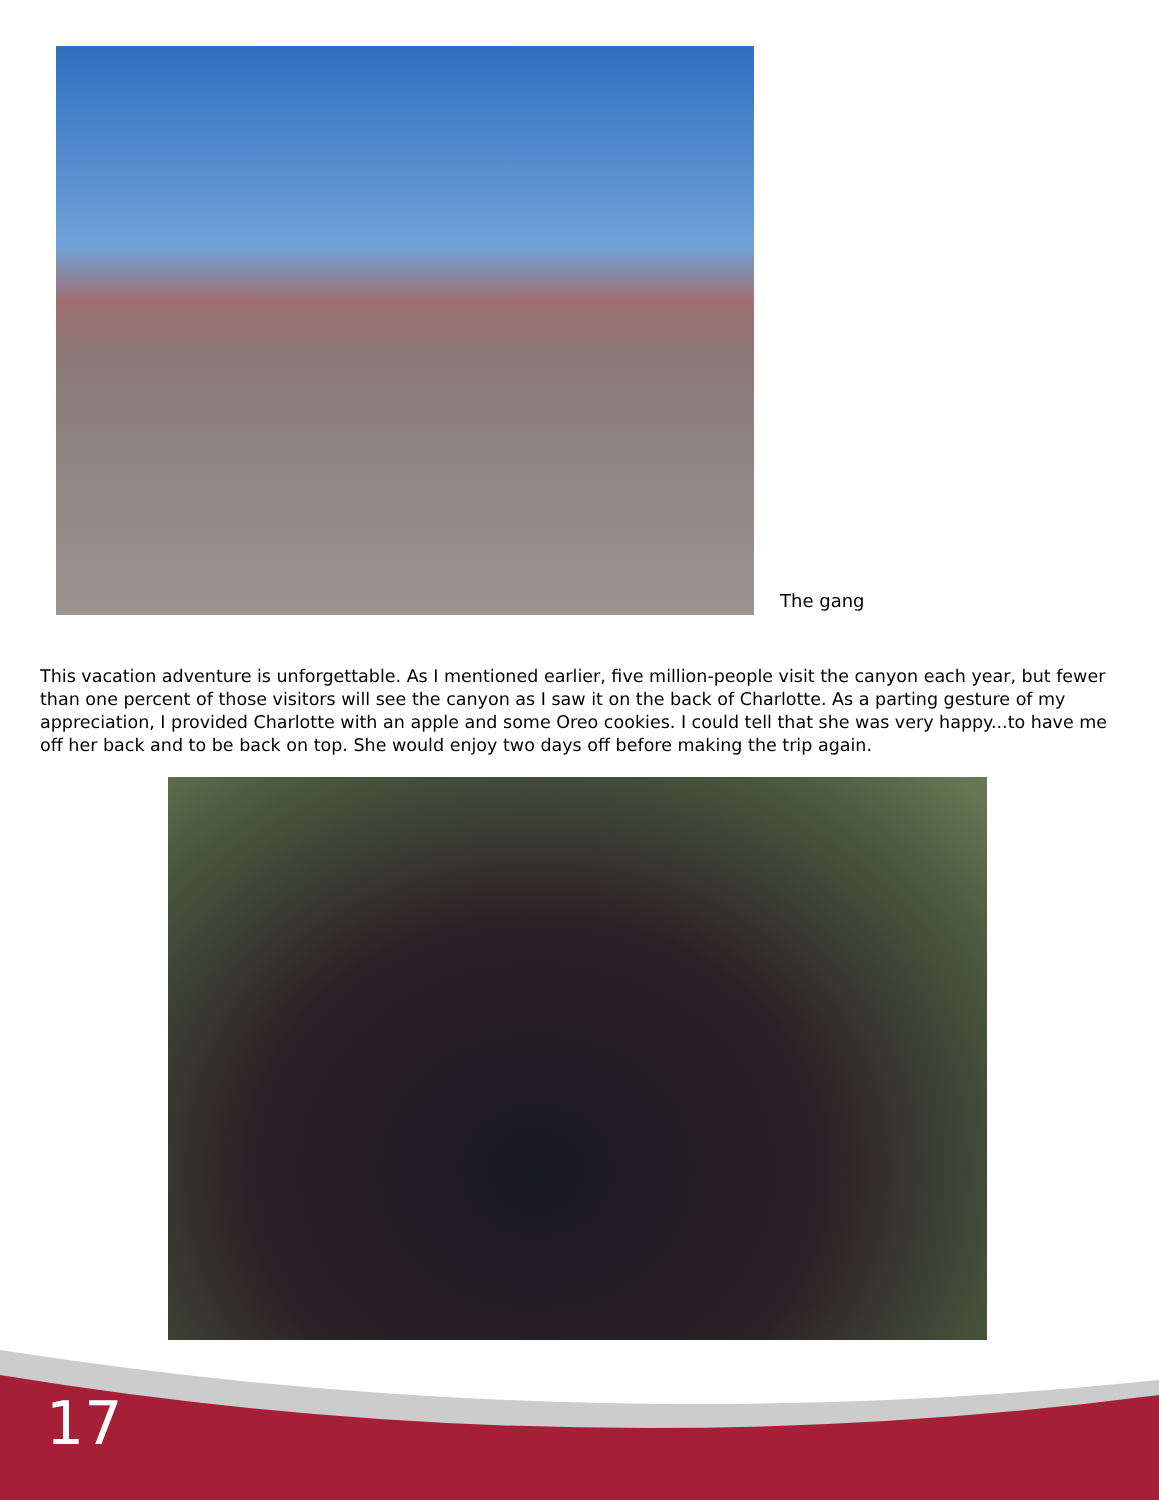The gang
This vacation adventure is unforgettable. As I mentioned earlier, five million-people visit the canyon each year, but fewer than one percent of those visitors will see the canyon as I saw it on the back of Charlotte. As a parting gesture of my appreciation, I provided Charlotte with an apple and some Oreo cookies. I could tell that she was very happy...to have me off her back and to be back on top. She would enjoy two days off before making the trip again.
17